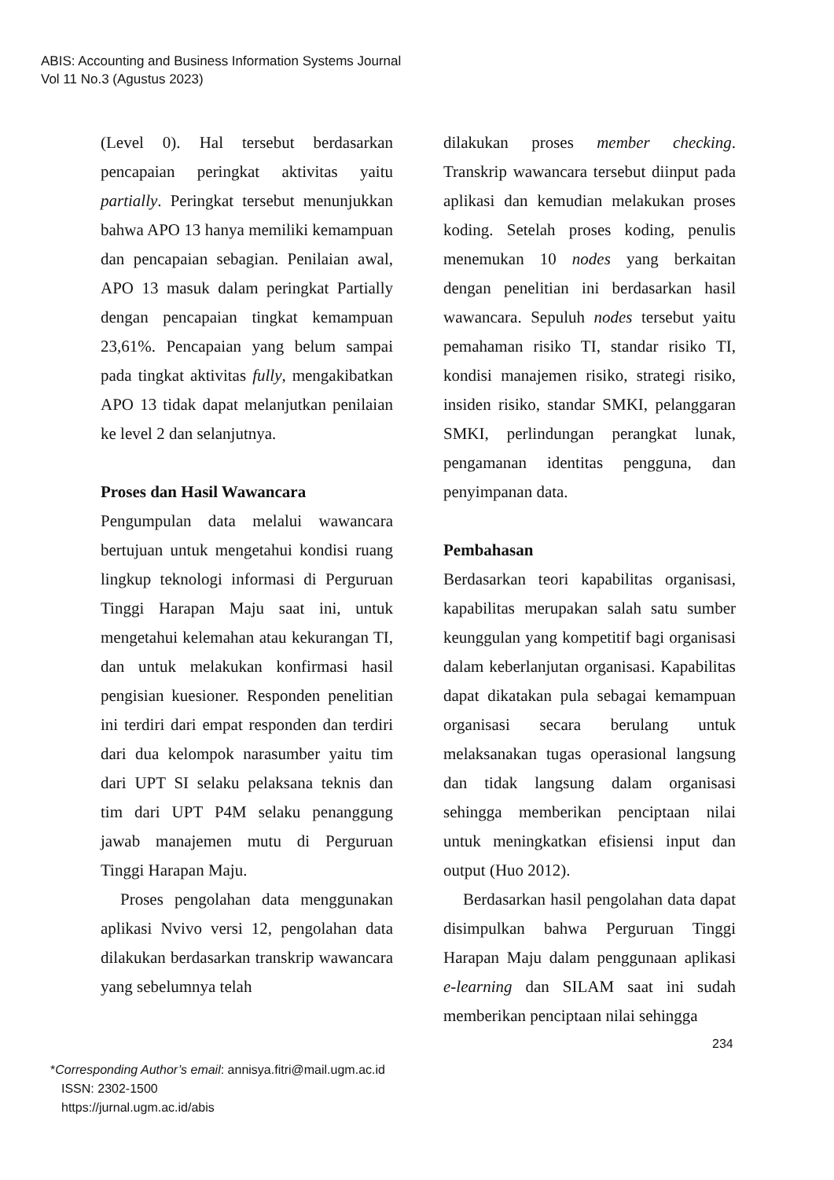ABIS: Accounting and Business Information Systems Journal
Vol 11 No.3 (Agustus 2023)
(Level 0). Hal tersebut berdasarkan pencapaian peringkat aktivitas yaitu partially. Peringkat tersebut menunjukkan bahwa APO 13 hanya memiliki kemampuan dan pencapaian sebagian. Penilaian awal, APO 13 masuk dalam peringkat Partially dengan pencapaian tingkat kemampuan 23,61%. Pencapaian yang belum sampai pada tingkat aktivitas fully, mengakibatkan APO 13 tidak dapat melanjutkan penilaian ke level 2 dan selanjutnya.
Proses dan Hasil Wawancara
Pengumpulan data melalui wawancara bertujuan untuk mengetahui kondisi ruang lingkup teknologi informasi di Perguruan Tinggi Harapan Maju saat ini, untuk mengetahui kelemahan atau kekurangan TI, dan untuk melakukan konfirmasi hasil pengisian kuesioner. Responden penelitian ini terdiri dari empat responden dan terdiri dari dua kelompok narasumber yaitu tim dari UPT SI selaku pelaksana teknis dan tim dari UPT P4M selaku penanggung jawab manajemen mutu di Perguruan Tinggi Harapan Maju.
Proses pengolahan data menggunakan aplikasi Nvivo versi 12, pengolahan data dilakukan berdasarkan transkrip wawancara yang sebelumnya telah
dilakukan proses member checking. Transkrip wawancara tersebut diinput pada aplikasi dan kemudian melakukan proses koding. Setelah proses koding, penulis menemukan 10 nodes yang berkaitan dengan penelitian ini berdasarkan hasil wawancara. Sepuluh nodes tersebut yaitu pemahaman risiko TI, standar risiko TI, kondisi manajemen risiko, strategi risiko, insiden risiko, standar SMKI, pelanggaran SMKI, perlindungan perangkat lunak, pengamanan identitas pengguna, dan penyimpanan data.
Pembahasan
Berdasarkan teori kapabilitas organisasi, kapabilitas merupakan salah satu sumber keunggulan yang kompetitif bagi organisasi dalam keberlanjutan organisasi. Kapabilitas dapat dikatakan pula sebagai kemampuan organisasi secara berulang untuk melaksanakan tugas operasional langsung dan tidak langsung dalam organisasi sehingga memberikan penciptaan nilai untuk meningkatkan efisiensi input dan output (Huo 2012).
Berdasarkan hasil pengolahan data dapat disimpulkan bahwa Perguruan Tinggi Harapan Maju dalam penggunaan aplikasi e-learning dan SILAM saat ini sudah memberikan penciptaan nilai sehingga
234
*Corresponding Author’s email: annisya.fitri@mail.ugm.ac.id
ISSN: 2302-1500
https://jurnal.ugm.ac.id/abis